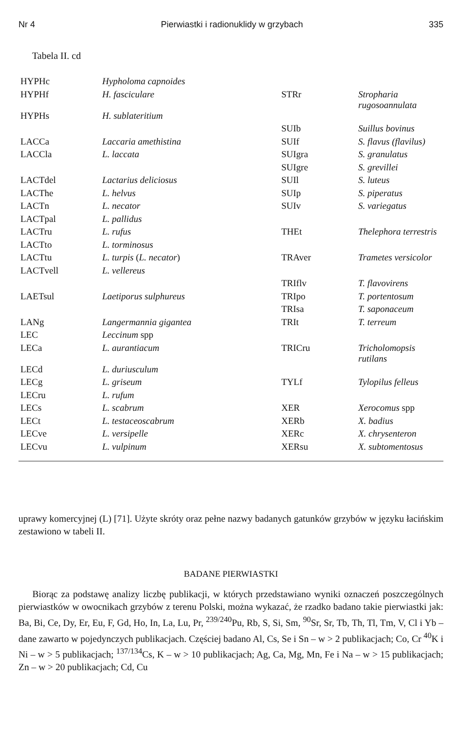Nr 4 Pierwiastki i radionuklidy w grzybach 335
Tabela II. cd
| HYPHc | Hypholoma capnoides | | |
| HYPHf | H. fasciculare | STRr | Stropharia rugosoannulata |
| HYPHs | H. sublateritium | | |
| | | SUIb | Suillus bovinus |
| LACCa | Laccaria amethistina | SUIf | S. flavus (flavilus) |
| LACCla | L. laccata | SUIgra | S. granulatus |
| | | SUIgre | S. grevillei |
| LACTdel | Lactarius deliciosus | SUIl | S. luteus |
| LACThe | L. helvus | SUIp | S. piperatus |
| LACTn | L. necator | SUIv | S. variegatus |
| LACTpal | L. pallidus | | |
| LACTru | L. rufus | THEt | Thelephora terrestris |
| LACTto | L. torminosus | | |
| LACTtu | L. turpis ( L. necator ) | TRAver | Trametes versicolor |
| LACTvell | L. vellereus | | |
| | | TRIflv | T. flavovirens |
| LAETsul | Laetiporus sulphureus | TRIpo | T. portentosum |
| | | TRIsa | T. saponaceum |
| LANg | Langermannia gigantea | TRIt | T. terreum |
| LEC | Leccinum spp | | |
| LECa | L. aurantiacum | TRICru | Tricholomopsis rutilans |
| LECd | L. duriusculum | | |
| LECg | L. griseum | TYLf | Tylopilus felleus |
| LECru | L. rufum | | |
| LECs | L. scabrum | XER | Xerocomus spp |
| LECt | L. testaceoscabrum | XERb | X. badius |
| LECve | L. versipelle | XERc | X. chrysenteron |
| LECvu | L. vulpinum | XERsu | X. subtomentosus |
uprawy komercyjnej (L) [71]. Użyte skróty oraz pełne nazwy badanych gatunków grzybów w języku łacińskim zestawiono w tabeli II.
BADANE PIERWIASTKI
Biorąc za podstawę analizy liczbę publikacji, w których przedstawiano wyniki oznaczeń poszczególnych pierwiastków w owocnikach grzybów z terenu Polski, można wykazać, że rzadko badano takie pierwiastki jak: Ba, Bi, Ce, Dy, Er, Eu, F, Gd, Ho, In, La, Lu, Pr, <sup>239/240</sup>Pu, Rb, S, Si, Sm, <sup>90</sup>Sr, Sr, Tb, Th, Tl, Tm, V, Cl i Yb – dane zawarto w pojedynczych publikacjach. Częściej badano Al, Cs, Se i Sn – w > 2 publikacjach; Co, Cr <sup>40</sup>K i Ni – w > 5 publikacjach; <sup>137/134</sup>Cs, K – w > 10 publikacjach; Ag, Ca, Mg, Mn, Fe i Na – w > 15 publikacjach; Zn – w > 20 publikacjach; Cd, Cu